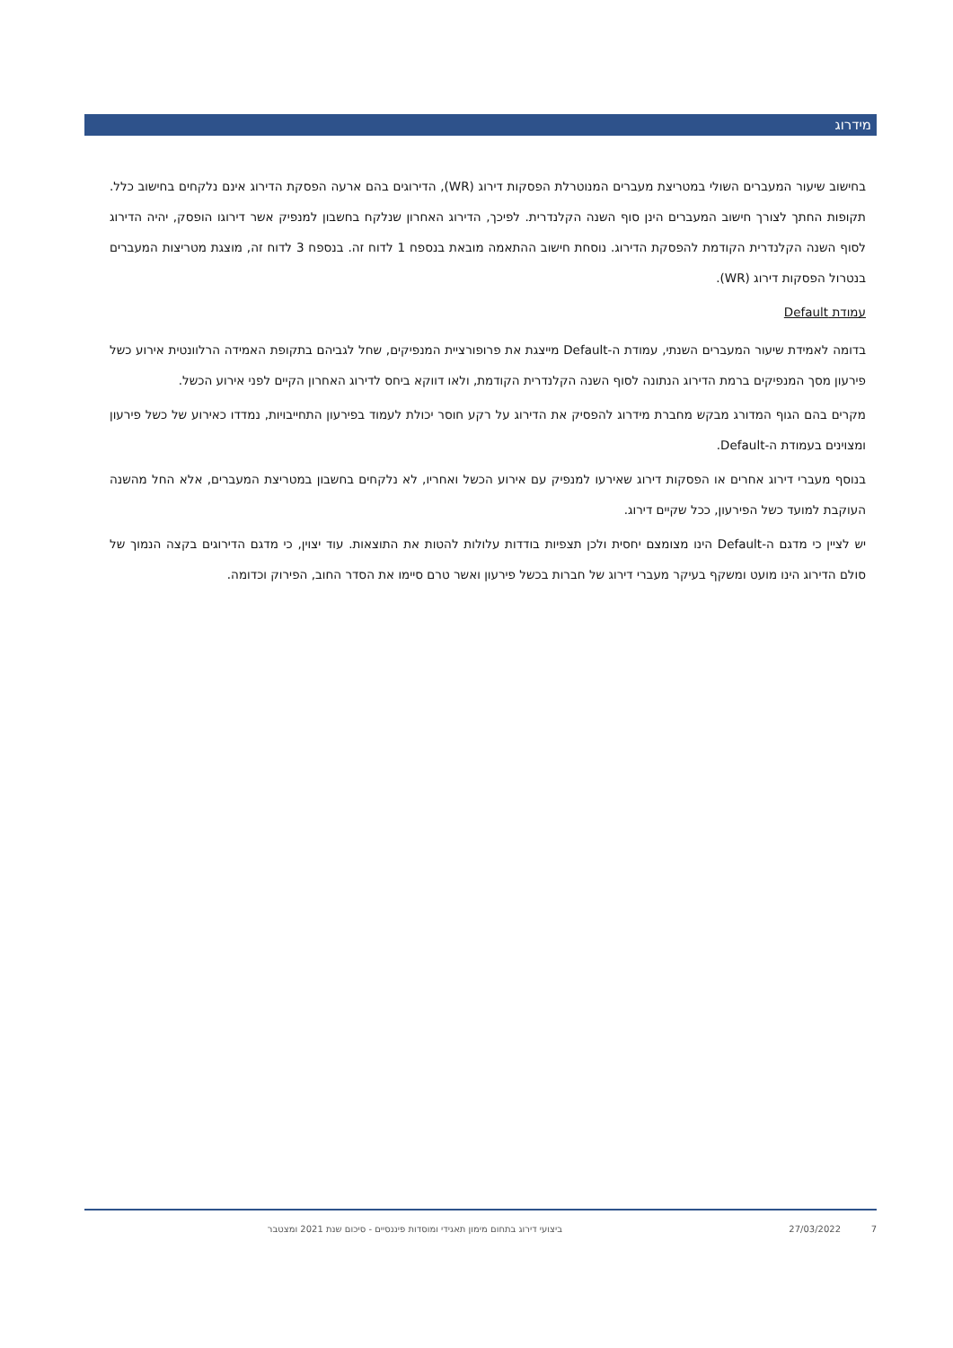מידרוג
בחישוב שיעור המעברים השולי במטריצת מעברים המנוטרלת הפסקות דירוג (WR), הדירוגים בהם ארעה הפסקת הדירוג אינם נלקחים בחישוב כלל. תקופות החתך לצורך חישוב המעברים הינן סוף השנה הקלנדרית. לפיכך, הדירוג האחרון שנלקח בחשבון למנפיק אשר דירוגו הופסק, יהיה הדירוג לסוף השנה הקלנדרית הקודמת להפסקת הדירוג. נוסחת חישוב ההתאמה מובאת בנספח 1 לדוח זה. בנספח 3 לדוח זה, מוצגת מטריצות המעברים בנטרול הפסקות דירוג (WR).
עמודת Default
בדומה לאמידת שיעור המעברים השנתי, עמודת ה-Default מייצגת את פרופורציית המנפיקים, שחל לגביהם בתקופת האמידה הרלוונטית אירוע כשל פירעון מסך המנפיקים ברמת הדירוג הנתונה לסוף השנה הקלנדרית הקודמת, ולאו דווקא ביחס לדירוג האחרון הקיים לפני אירוע הכשל.
מקרים בהם הגוף המדורג מבקש מחברת מידרוג להפסיק את הדירוג על רקע חוסר יכולת לעמוד בפירעון התחייבויות, נמדדו כאירוע של כשל פירעון ומצוינים בעמודת ה-Default.
בנוסף מעברי דירוג אחרים או הפסקות דירוג שאירעו למנפיק עם אירוע הכשל ואחריו, לא נלקחים בחשבון במטריצת המעברים, אלא החל מהשנה העוקבת למועד כשל הפירעון, ככל שקיים דירוג.
יש לציין כי מדגם ה-Default הינו מצומצם יחסית ולכן תצפיות בודדות עלולות להטות את התוצאות. עוד יצוין, כי מדגם הדירוגים בקצה הנמוך של סולם הדירוג הינו מועט ומשקף בעיקר מעברי דירוג של חברות בכשל פירעון ואשר טרם סיימו את הסדר החוב, הפירוק וכדומה.
7 27/03/2022 ביצועי דירוג בתחום מימון תאגידי ומוסדות פיננסיים - סיכום שנת 2021 ומצטבר